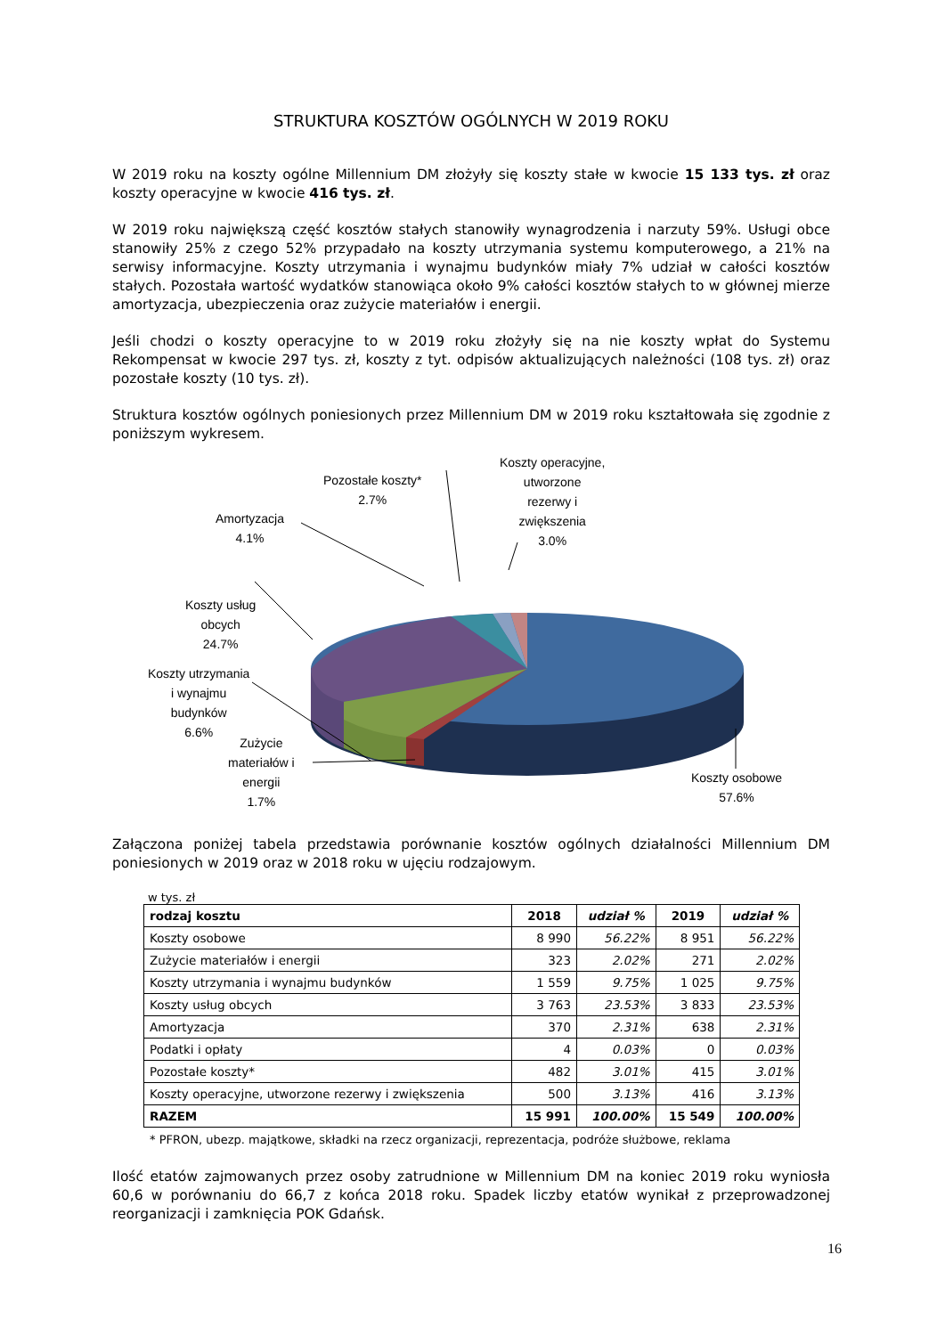STRUKTURA KOSZTÓW OGÓLNYCH W 2019 ROKU
W 2019 roku na koszty ogólne Millennium DM złożyły się koszty stałe w kwocie 15 133 tys. zł oraz koszty operacyjne w kwocie 416 tys. zł.
W 2019 roku największą część kosztów stałych stanowiły wynagrodzenia i narzuty 59%. Usługi obce stanowiły 25% z czego 52% przypadało na koszty utrzymania systemu komputerowego, a 21% na serwisy informacyjne. Koszty utrzymania i wynajmu budynków miały 7% udział w całości kosztów stałych. Pozostała wartość wydatków stanowiąca około 9% całości kosztów stałych to w głównej mierze amortyzacja, ubezpieczenia oraz zużycie materiałów i energii.
Jeśli chodzi o koszty operacyjne to w 2019 roku złożyły się na nie koszty wpłat do Systemu Rekompensat w kwocie 297 tys. zł, koszty z tyt. odpisów aktualizujących należności (108 tys. zł) oraz pozostałe koszty (10 tys. zł).
Struktura kosztów ogólnych poniesionych przez Millennium DM w 2019 roku kształtowała się zgodnie z poniższym wykresem.
Pozostałe koszty*
2.7%
Koszty operacyjne,
utworzone
rezerwy i
zwiększenia
3.0%
Amortyzacja
4.1%
Koszty usług
obcych
24.7%
Koszty utrzymania
i wynajmu
budynków
6.6%
Zużycie
materiałów i
energii
1.7%
Koszty osobowe
57.6%
Załączona poniżej tabela przedstawia porównanie kosztów ogólnych działalności Millennium DM poniesionych w 2019 oraz w 2018 roku w ujęciu rodzajowym.
w tys. zł
| rodzaj kosztu | 2018 | udział % | 2019 | udział % |
| --- | --- | --- | --- | --- |
| Koszty osobowe | 8 990 | 56.22% | 8 951 | 56.22% |
| Zużycie materiałów i energii | 323 | 2.02% | 271 | 2.02% |
| Koszty utrzymania i wynajmu budynków | 1 559 | 9.75% | 1 025 | 9.75% |
| Koszty usług obcych | 3 763 | 23.53% | 3 833 | 23.53% |
| Amortyzacja | 370 | 2.31% | 638 | 2.31% |
| Podatki i opłaty | 4 | 0.03% | 0 | 0.03% |
| Pozostałe koszty* | 482 | 3.01% | 415 | 3.01% |
| Koszty operacyjne, utworzone rezerwy i zwiększenia | 500 | 3.13% | 416 | 3.13% |
| RAZEM | 15 991 | 100.00% | 15 549 | 100.00% |
* PFRON, ubezp. majątkowe, składki na rzecz organizacji, reprezentacja, podróże służbowe, reklama
Ilość etatów zajmowanych przez osoby zatrudnione w Millennium DM na koniec 2019 roku wyniosła 60,6 w porównaniu do 66,7 z końca 2018 roku. Spadek liczby etatów wynikał z przeprowadzonej reorganizacji i zamknięcia POK Gdańsk.
16